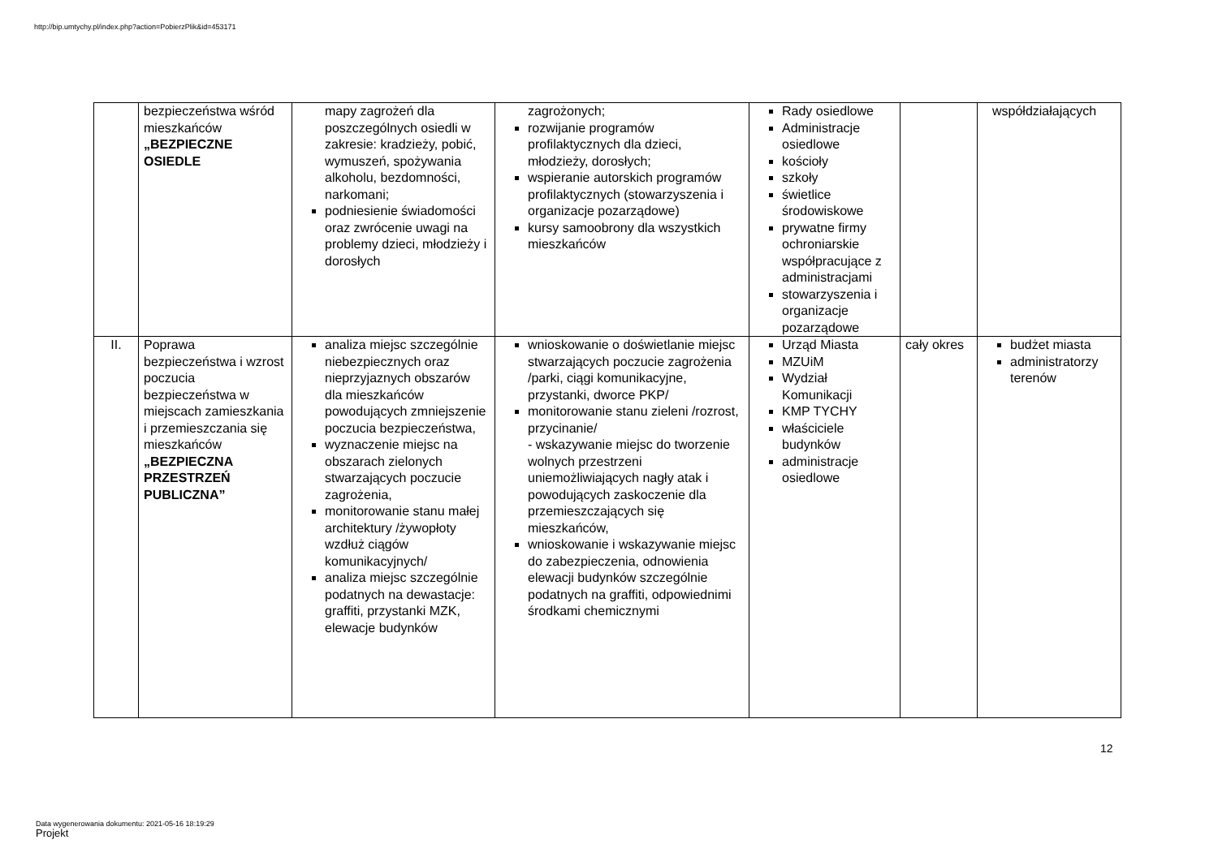http://bip.umtychy.pl/index.php?action=PobierzPlik&id=453171
| | bezpieczeństwa wśród mieszkańców „BEZPIECZNE OSIEDLE | mapy zagrożeń dla poszczególnych osiedli w zakresie: kradzieży, pobić, wymuszeń, spożywania alkoholu, bezdomności, narkomani; podniesienie świadomości oraz zwrócenie uwagi na problemy dzieci, młodzieży i dorosłych | zagrożonych; rozwijanie programów profilaktycznych dla dzieci, młodzieży, dorosłych; wspieranie autorskich programów profilaktycznych (stowarzyszenia i organizacje pozarządowe) kursy samoobrony dla wszystkich mieszkańców | Rady osiedlowe Administracje osiedlowe kościoły szkoły świetlice środowiskowe prywatne firmy ochroniarskie współpracujące z administracjami stowarzyszenia i organizacje pozarządowe | | współdziałających |
| II. | Poprawa bezpieczeństwa i wzrost poczucia bezpieczeństwa w miejscach zamieszkania i przemieszczania się mieszkańców „BEZPIECZNA PRZESTRZEŃ PUBLICZNA” | analiza miejsc szczególnie niebezpiecznych oraz nieprzyjaznych obszarów dla mieszkańców powodujących zmniejszenie poczucia bezpieczeństwa, wyznaczenie miejsc na obszarach zielonych stwarzających poczucie zagrożenia, monitorowanie stanu małej architektury /żywopłoty wzdłuż ciągów komunikacyjnych/ analiza miejsc szczególnie podatnych na dewastacje: graffiti, przystanki MZK, elewacje budynków | wnioskowanie o doświetlanie miejsc stwarzających poczucie zagrożenia /parki, ciągi komunikacyjne, przystanki, dworce PKP/ monitorowanie stanu zieleni /rozrost, przycinanie/ - wskazywanie miejsc do tworzenie wolnych przestrzeni uniemożliwiających nagły atak i powodujących zaskoczenie dla przemieszczających się mieszkańców, wnioskowanie i wskazywanie miejsc do zabezpieczenia, odnowienia elewacji budynków szczególnie podatnych na graffiti, odpowiednimi środkami chemicznymi | Urząd Miasta MZUiM Wydział Komunikacji KMP TYCHY właściciele budynków administracje osiedlowe | cały okres | budżet miasta administratorzy terenów |
12
Data wygenerowania dokumentu: 2021-05-16 18:19:29
Projekt